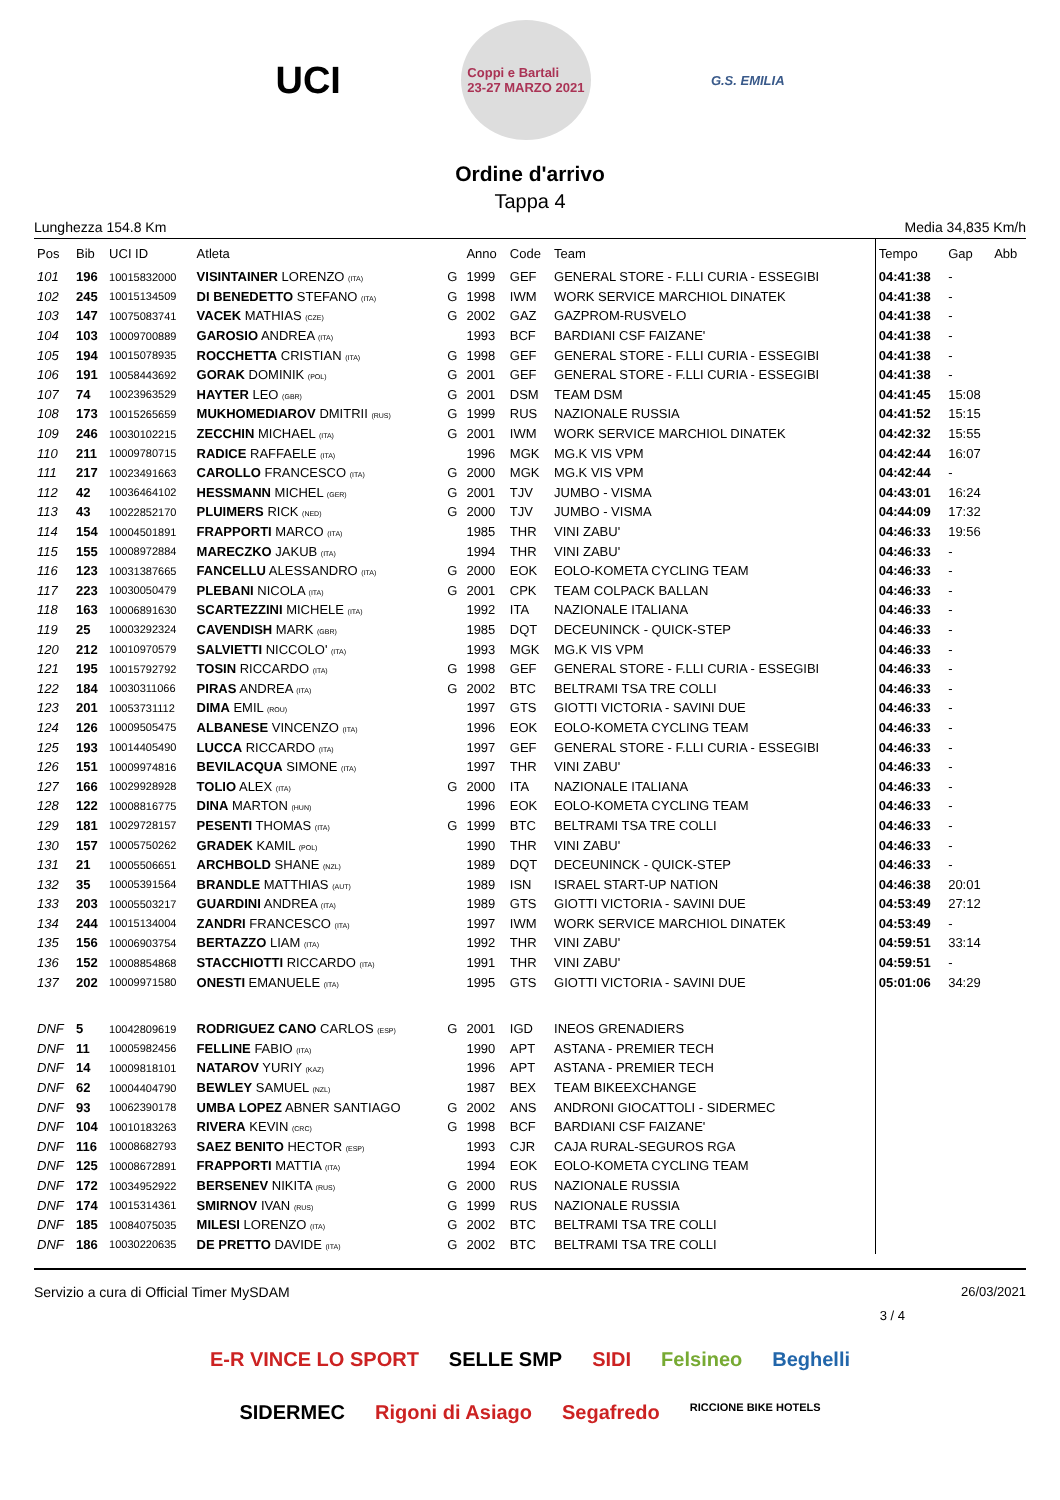UCI
Coppi e Bartali
23-27 MARZO 2021
G.S. EMILIA
Ordine d'arrivo
Tappa 4
Lunghezza 154.8 Km Media 34,835 Km/h
| Pos | Bib | UCI ID | Atleta | | Anno | Code | Team | Tempo | Gap | Abb |
| --- | --- | --- | --- | --- | --- | --- | --- | --- | --- | --- |
| 101 | 196 | 10015832000 | VISINTAINER LORENZO (ITA) | G | 1999 | GEF | GENERAL STORE - F.LLI CURIA - ESSEGIBI | 04:41:38 | - | |
| 102 | 245 | 10015134509 | DI BENEDETTO STEFANO (ITA) | G | 1998 | IWM | WORK SERVICE MARCHIOL DINATEK | 04:41:38 | - | |
| 103 | 147 | 10075083741 | VACEK MATHIAS (CZE) | G | 2002 | GAZ | GAZPROM-RUSVELO | 04:41:38 | - | |
| 104 | 103 | 10009700889 | GAROSIO ANDREA (ITA) | | 1993 | BCF | BARDIANI CSF FAIZANE' | 04:41:38 | - | |
| 105 | 194 | 10015078935 | ROCCHETTA CRISTIAN (ITA) | G | 1998 | GEF | GENERAL STORE - F.LLI CURIA - ESSEGIBI | 04:41:38 | - | |
| 106 | 191 | 10058443692 | GORAK DOMINIK (POL) | G | 2001 | GEF | GENERAL STORE - F.LLI CURIA - ESSEGIBI | 04:41:38 | - | |
| 107 | 74 | 10023963529 | HAYTER LEO (GBR) | G | 2001 | DSM | TEAM DSM | 04:41:45 | 15:08 | |
| 108 | 173 | 10015265659 | MUKHOMEDIAROV DMITRII (RUS) | G | 1999 | RUS | NAZIONALE RUSSIA | 04:41:52 | 15:15 | |
| 109 | 246 | 10030102215 | ZECCHIN MICHAEL (ITA) | G | 2001 | IWM | WORK SERVICE MARCHIOL DINATEK | 04:42:32 | 15:55 | |
| 110 | 211 | 10009780715 | RADICE RAFFAELE (ITA) | | 1996 | MGK | MG.K VIS VPM | 04:42:44 | 16:07 | |
| 111 | 217 | 10023491663 | CAROLLO FRANCESCO (ITA) | G | 2000 | MGK | MG.K VIS VPM | 04:42:44 | - | |
| 112 | 42 | 10036464102 | HESSMANN MICHEL (GER) | G | 2001 | TJV | JUMBO - VISMA | 04:43:01 | 16:24 | |
| 113 | 43 | 10022852170 | PLUIMERS RICK (NED) | G | 2000 | TJV | JUMBO - VISMA | 04:44:09 | 17:32 | |
| 114 | 154 | 10004501891 | FRAPPORTI MARCO (ITA) | | 1985 | THR | VINI ZABU' | 04:46:33 | 19:56 | |
| 115 | 155 | 10008972884 | MARECZKO JAKUB (ITA) | | 1994 | THR | VINI ZABU' | 04:46:33 | - | |
| 116 | 123 | 10031387665 | FANCELLU ALESSANDRO (ITA) | G | 2000 | EOK | EOLO-KOMETA CYCLING TEAM | 04:46:33 | - | |
| 117 | 223 | 10030050479 | PLEBANI NICOLA (ITA) | G | 2001 | CPK | TEAM COLPACK BALLAN | 04:46:33 | - | |
| 118 | 163 | 10006891630 | SCARTEZZINI MICHELE (ITA) | | 1992 | ITA | NAZIONALE ITALIANA | 04:46:33 | - | |
| 119 | 25 | 10003292324 | CAVENDISH MARK (GBR) | | 1985 | DQT | DECEUNINCK - QUICK-STEP | 04:46:33 | - | |
| 120 | 212 | 10010970579 | SALVIETTI NICCOLO' (ITA) | | 1993 | MGK | MG.K VIS VPM | 04:46:33 | - | |
| 121 | 195 | 10015792792 | TOSIN RICCARDO (ITA) | G | 1998 | GEF | GENERAL STORE - F.LLI CURIA - ESSEGIBI | 04:46:33 | - | |
| 122 | 184 | 10030311066 | PIRAS ANDREA (ITA) | G | 2002 | BTC | BELTRAMI TSA TRE COLLI | 04:46:33 | - | |
| 123 | 201 | 10053731112 | DIMA EMIL (ROU) | | 1997 | GTS | GIOTTI VICTORIA - SAVINI DUE | 04:46:33 | - | |
| 124 | 126 | 10009505475 | ALBANESE VINCENZO (ITA) | | 1996 | EOK | EOLO-KOMETA CYCLING TEAM | 04:46:33 | - | |
| 125 | 193 | 10014405490 | LUCCA RICCARDO (ITA) | | 1997 | GEF | GENERAL STORE - F.LLI CURIA - ESSEGIBI | 04:46:33 | - | |
| 126 | 151 | 10009974816 | BEVILACQUA SIMONE (ITA) | | 1997 | THR | VINI ZABU' | 04:46:33 | - | |
| 127 | 166 | 10029928928 | TOLIO ALEX (ITA) | G | 2000 | ITA | NAZIONALE ITALIANA | 04:46:33 | - | |
| 128 | 122 | 10008816775 | DINA MARTON (HUN) | | 1996 | EOK | EOLO-KOMETA CYCLING TEAM | 04:46:33 | - | |
| 129 | 181 | 10029728157 | PESENTI THOMAS (ITA) | G | 1999 | BTC | BELTRAMI TSA TRE COLLI | 04:46:33 | - | |
| 130 | 157 | 10005750262 | GRADEK KAMIL (POL) | | 1990 | THR | VINI ZABU' | 04:46:33 | - | |
| 131 | 21 | 10005506651 | ARCHBOLD SHANE (NZL) | | 1989 | DQT | DECEUNINCK - QUICK-STEP | 04:46:33 | - | |
| 132 | 35 | 10005391564 | BRANDLE MATTHIAS (AUT) | | 1989 | ISN | ISRAEL START-UP NATION | 04:46:38 | 20:01 | |
| 133 | 203 | 10005503217 | GUARDINI ANDREA (ITA) | | 1989 | GTS | GIOTTI VICTORIA - SAVINI DUE | 04:53:49 | 27:12 | |
| 134 | 244 | 10015134004 | ZANDRI FRANCESCO (ITA) | | 1997 | IWM | WORK SERVICE MARCHIOL DINATEK | 04:53:49 | - | |
| 135 | 156 | 10006903754 | BERTAZZO LIAM (ITA) | | 1992 | THR | VINI ZABU' | 04:59:51 | 33:14 | |
| 136 | 152 | 10008854868 | STACCHIOTTI RICCARDO (ITA) | | 1991 | THR | VINI ZABU' | 04:59:51 | - | |
| 137 | 202 | 10009971580 | ONESTI EMANUELE (ITA) | | 1995 | GTS | GIOTTI VICTORIA - SAVINI DUE | 05:01:06 | 34:29 | |
| DNF | 5 | 10042809619 | RODRIGUEZ CANO CARLOS (ESP) | G | 2001 | IGD | INEOS GRENADIERS | | | |
| DNF | 11 | 10005982456 | FELLINE FABIO (ITA) | | 1990 | APT | ASTANA - PREMIER TECH | | | |
| DNF | 14 | 10009818101 | NATAROV YURIY (KAZ) | | 1996 | APT | ASTANA - PREMIER TECH | | | |
| DNF | 62 | 10004404790 | BEWLEY SAMUEL (NZL) | | 1987 | BEX | TEAM BIKEEXCHANGE | | | |
| DNF | 93 | 10062390178 | UMBA LOPEZ ABNER SANTIAGO | G | 2002 | ANS | ANDRONI GIOCATTOLI - SIDERMEC | | | |
| DNF | 104 | 10010183263 | RIVERA KEVIN (CRC) | G | 1998 | BCF | BARDIANI CSF FAIZANE' | | | |
| DNF | 116 | 10008682793 | SAEZ BENITO HECTOR (ESP) | | 1993 | CJR | CAJA RURAL-SEGUROS RGA | | | |
| DNF | 125 | 10008672891 | FRAPPORTI MATTIA (ITA) | | 1994 | EOK | EOLO-KOMETA CYCLING TEAM | | | |
| DNF | 172 | 10034952922 | BERSENEV NIKITA (RUS) | G | 2000 | RUS | NAZIONALE RUSSIA | | | |
| DNF | 174 | 10015314361 | SMIRNOV IVAN (RUS) | G | 1999 | RUS | NAZIONALE RUSSIA | | | |
| DNF | 185 | 10084075035 | MILESI LORENZO (ITA) | G | 2002 | BTC | BELTRAMI TSA TRE COLLI | | | |
| DNF | 186 | 10030220635 | DE PRETTO DAVIDE (ITA) | G | 2002 | BTC | BELTRAMI TSA TRE COLLI | | | |
Servizio a cura di Official Timer MySDAM 26/03/2021
3 / 4
E-R VINCE LO SPORT SELLE SMP SIDI Felsineo Beghelli SIDERMEC Rigoni di Asiago Segafredo RICCIONE BIKE HOTELS